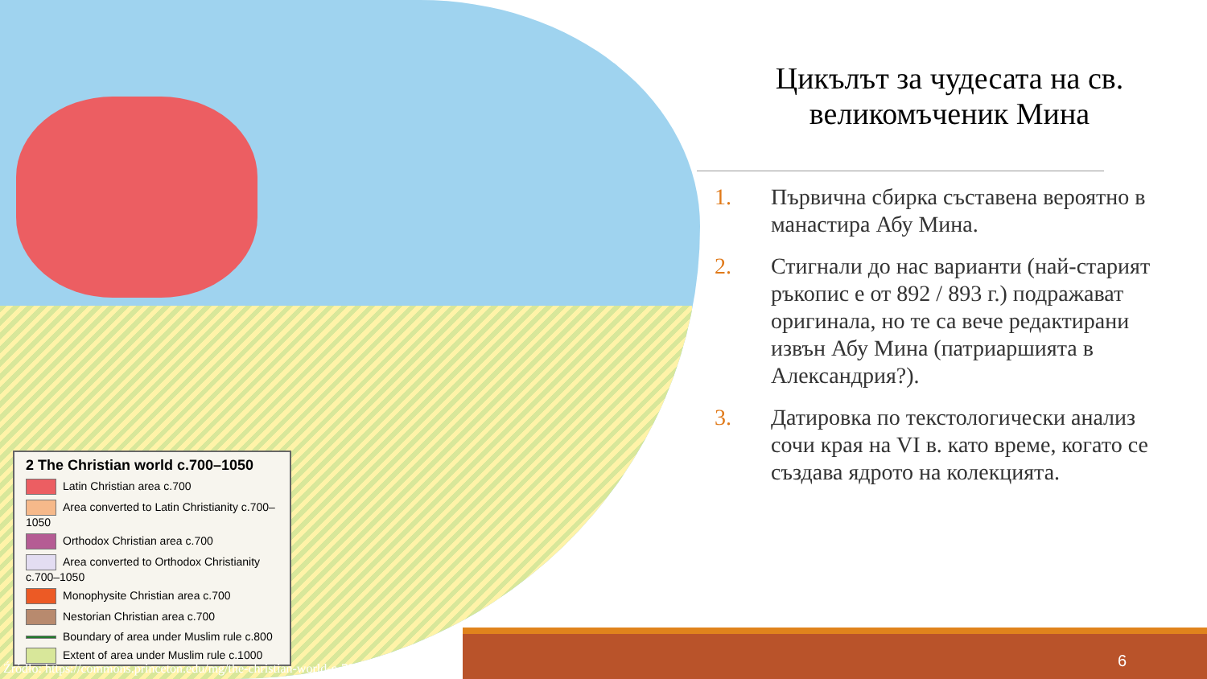2 The Christian world c.700–1050
Latin Christian area c.700
Area converted to Latin Christianity c.700–1050
Orthodox Christian area c.700
Area converted to Orthodox Christianity c.700–1050
Monophysite Christian area c.700
Nestorian Christian area c.700
Boundary of area under Muslim rule c.800
Extent of area under Muslim rule c.1000
Цикълът за чудесата на св. великомъченик Мина
1. Първична сбирка съставена вероятно в манастира Абу Мина.
2. Стигнали до нас варианти (най-старият ръкопис е от 892 / 893 г.) подражават оригинала, но те са вече редактирани извън Абу Мина (патриаршията в Александрия?).
3. Датировка по текстологически анализ сочи края на VI в. като време, когато се създава ядрото на колекцията.
6
Źródło: https://commons.princeton.edu/mg/the-christian-world-c-700-1050/